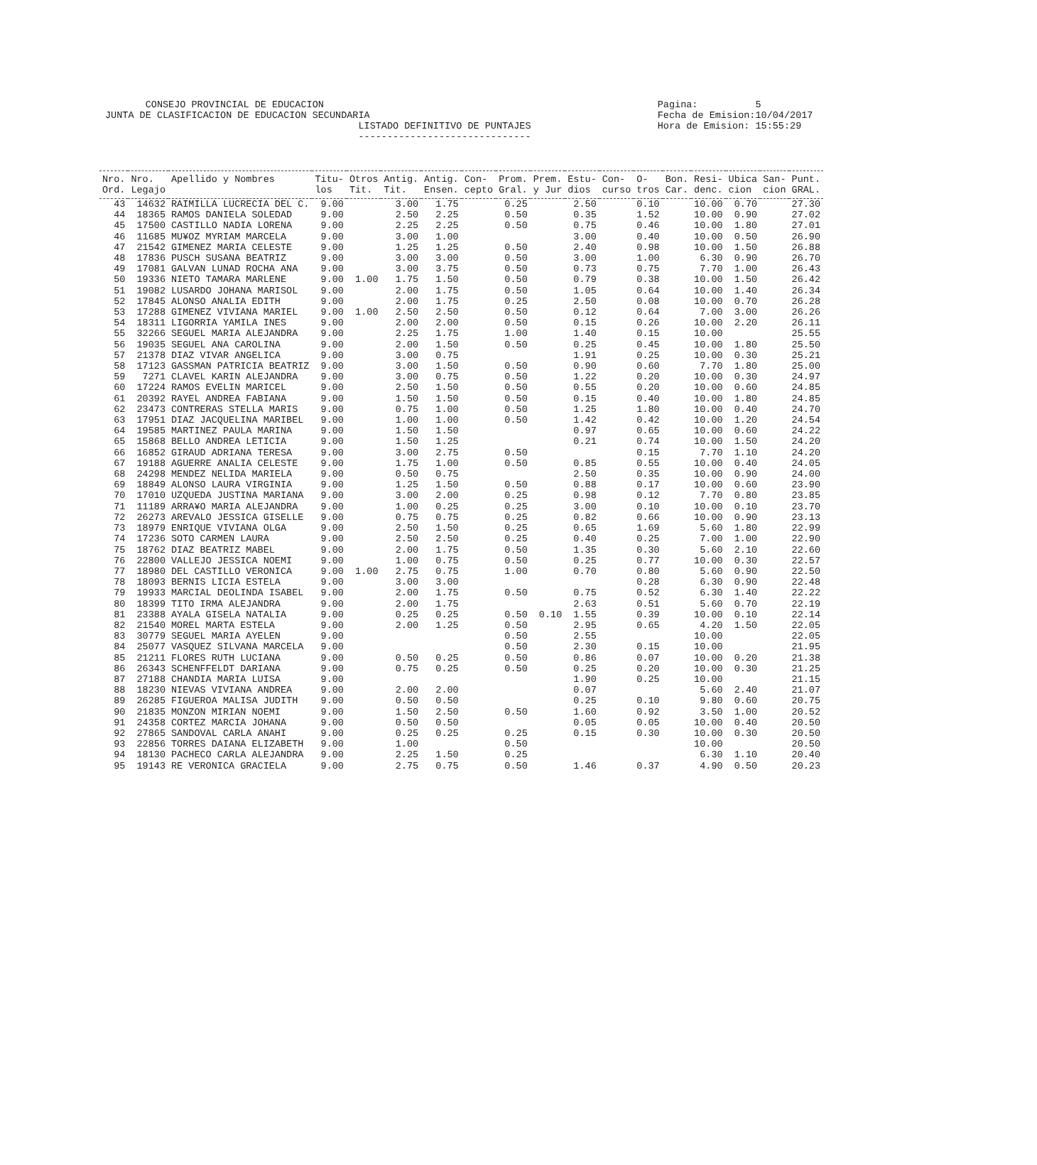CONSEJO PROVINCIAL DE EDUCACION Pagina: 5 JUNTA DE CLASIFICACION DE EDUCACION SECUNDARIA Fecha de Emision:10/04/2017 LISTADO DEFINITIVO DE PUNTAJES Hora de Emision: 15:55:29 ------------------------------
| Nro. Ord. | Nro. Legajo | Apellido y Nombres | Titu- los | Otros Tit. | Antig. Tit. | Antig. Ensen. | Con- cepto | Prom. Gral. | Prem. y Jur | Estu- dios | Con- curso | O- tros | Bon. Car. | Resi- denc. | Ubica cion | San- cion | Punt. GRAL. |
| --- | --- | --- | --- | --- | --- | --- | --- | --- | --- | --- | --- | --- | --- | --- | --- | --- | --- |
| 43 | 14632 | RAIMILLA LUCRECIA DEL C. | 9.00 | | 3.00 | 1.75 | | 0.25 | | 2.50 | | 0.10 | | 10.00 | 0.70 | | 27.30 |
| 44 | 18365 | RAMOS DANIELA SOLEDAD | 9.00 | | 2.50 | 2.25 | | 0.50 | | 0.35 | | 1.52 | | 10.00 | 0.90 | | 27.02 |
| 45 | 17500 | CASTILLO NADIA LORENA | 9.00 | | 2.25 | 2.25 | | 0.50 | | 0.75 | | 0.46 | | 10.00 | 1.80 | | 27.01 |
| 46 | 11685 | MU¥OZ MYRIAM MARCELA | 9.00 | | 3.00 | 1.00 | | | | 3.00 | | 0.40 | | 10.00 | 0.50 | | 26.90 |
| 47 | 21542 | GIMENEZ MARIA CELESTE | 9.00 | | 1.25 | 1.25 | | 0.50 | | 2.40 | | 0.98 | | 10.00 | 1.50 | | 26.88 |
| 48 | 17836 | PUSCH SUSANA BEATRIZ | 9.00 | | 3.00 | 3.00 | | 0.50 | | 3.00 | | 1.00 | | 6.30 | 0.90 | | 26.70 |
| 49 | 17081 | GALVAN LUNAD ROCHA ANA | 9.00 | | 3.00 | 3.75 | | 0.50 | | 0.73 | | 0.75 | | 7.70 | 1.00 | | 26.43 |
| 50 | 19336 | NIETO TAMARA MARLENE | 9.00 | 1.00 | 1.75 | 1.50 | | 0.50 | | 0.79 | | 0.38 | | 10.00 | 1.50 | | 26.42 |
| 51 | 19082 | LUSARDO JOHANA MARISOL | 9.00 | | 2.00 | 1.75 | | 0.50 | | 1.05 | | 0.64 | | 10.00 | 1.40 | | 26.34 |
| 52 | 17845 | ALONSO ANALIA EDITH | 9.00 | | 2.00 | 1.75 | | 0.25 | | 2.50 | | 0.08 | | 10.00 | 0.70 | | 26.28 |
| 53 | 17288 | GIMENEZ VIVIANA MARIEL | 9.00 | 1.00 | 2.50 | 2.50 | | 0.50 | | 0.12 | | 0.64 | | 7.00 | 3.00 | | 26.26 |
| 54 | 18311 | LIGORRIA YAMILA INES | 9.00 | | 2.00 | 2.00 | | 0.50 | | 0.15 | | 0.26 | | 10.00 | 2.20 | | 26.11 |
| 55 | 32266 | SEGUEL MARIA ALEJANDRA | 9.00 | | 2.25 | 1.75 | | 1.00 | | 1.40 | | 0.15 | | 10.00 | | | 25.55 |
| 56 | 19035 | SEGUEL ANA CAROLINA | 9.00 | | 2.00 | 1.50 | | 0.50 | | 0.25 | | 0.45 | | 10.00 | 1.80 | | 25.50 |
| 57 | 21378 | DIAZ VIVAR ANGELICA | 9.00 | | 3.00 | 0.75 | | | | 1.91 | | 0.25 | | 10.00 | 0.30 | | 25.21 |
| 58 | 17123 | GASSMAN PATRICIA BEATRIZ | 9.00 | | 3.00 | 1.50 | | 0.50 | | 0.90 | | 0.60 | | 7.70 | 1.80 | | 25.00 |
| 59 | 7271 | CLAVEL KARIN ALEJANDRA | 9.00 | | 3.00 | 0.75 | | 0.50 | | 1.22 | | 0.20 | | 10.00 | 0.30 | | 24.97 |
| 60 | 17224 | RAMOS EVELIN MARICEL | 9.00 | | 2.50 | 1.50 | | 0.50 | | 0.55 | | 0.20 | | 10.00 | 0.60 | | 24.85 |
| 61 | 20392 | RAYEL ANDREA FABIANA | 9.00 | | 1.50 | 1.50 | | 0.50 | | 0.15 | | 0.40 | | 10.00 | 1.80 | | 24.85 |
| 62 | 23473 | CONTRERAS STELLA MARIS | 9.00 | | 0.75 | 1.00 | | 0.50 | | 1.25 | | 1.80 | | 10.00 | 0.40 | | 24.70 |
| 63 | 17951 | DIAZ JACQUELINA MARIBEL | 9.00 | | 1.00 | 1.00 | | 0.50 | | 1.42 | | 0.42 | | 10.00 | 1.20 | | 24.54 |
| 64 | 19585 | MARTINEZ PAULA MARINA | 9.00 | | 1.50 | 1.50 | | | | 0.97 | | 0.65 | | 10.00 | 0.60 | | 24.22 |
| 65 | 15868 | BELLO ANDREA LETICIA | 9.00 | | 1.50 | 1.25 | | | | 0.21 | | 0.74 | | 10.00 | 1.50 | | 24.20 |
| 66 | 16852 | GIRAUD ADRIANA TERESA | 9.00 | | 3.00 | 2.75 | | 0.50 | | | | 0.15 | | 7.70 | 1.10 | | 24.20 |
| 67 | 19188 | AGUERRE ANALIA CELESTE | 9.00 | | 1.75 | 1.00 | | 0.50 | | 0.85 | | 0.55 | | 10.00 | 0.40 | | 24.05 |
| 68 | 24298 | MENDEZ NELIDA MARIELA | 9.00 | | 0.50 | 0.75 | | | | 2.50 | | 0.35 | | 10.00 | 0.90 | | 24.00 |
| 69 | 18849 | ALONSO LAURA VIRGINIA | 9.00 | | 1.25 | 1.50 | | 0.50 | | 0.88 | | 0.17 | | 10.00 | 0.60 | | 23.90 |
| 70 | 17010 | UZQUEDA JUSTINA MARIANA | 9.00 | | 3.00 | 2.00 | | 0.25 | | 0.98 | | 0.12 | | 7.70 | 0.80 | | 23.85 |
| 71 | 11189 | ARRA¥O MARIA ALEJANDRA | 9.00 | | 1.00 | 0.25 | | 0.25 | | 3.00 | | 0.10 | | 10.00 | 0.10 | | 23.70 |
| 72 | 26273 | AREVALO JESSICA GISELLE | 9.00 | | 0.75 | 0.75 | | 0.25 | | 0.82 | | 0.66 | | 10.00 | 0.90 | | 23.13 |
| 73 | 18979 | ENRIQUE VIVIANA OLGA | 9.00 | | 2.50 | 1.50 | | 0.25 | | 0.65 | | 1.69 | | 5.60 | 1.80 | | 22.99 |
| 74 | 17236 | SOTO CARMEN LAURA | 9.00 | | 2.50 | 2.50 | | 0.25 | | 0.40 | | 0.25 | | 7.00 | 1.00 | | 22.90 |
| 75 | 18762 | DIAZ BEATRIZ MABEL | 9.00 | | 2.00 | 1.75 | | 0.50 | | 1.35 | | 0.30 | | 5.60 | 2.10 | | 22.60 |
| 76 | 22800 | VALLEJO JESSICA NOEMI | 9.00 | | 1.00 | 0.75 | | 0.50 | | 0.25 | | 0.77 | | 10.00 | 0.30 | | 22.57 |
| 77 | 18980 | DEL CASTILLO VERONICA | 9.00 | 1.00 | 2.75 | 0.75 | | 1.00 | | 0.70 | | 0.80 | | 5.60 | 0.90 | | 22.50 |
| 78 | 18093 | BERNIS LICIA ESTELA | 9.00 | | 3.00 | 3.00 | | | | | | 0.28 | | 6.30 | 0.90 | | 22.48 |
| 79 | 19933 | MARCIAL DEOLINDA ISABEL | 9.00 | | 2.00 | 1.75 | | 0.50 | | 0.75 | | 0.52 | | 6.30 | 1.40 | | 22.22 |
| 80 | 18399 | TITO IRMA ALEJANDRA | 9.00 | | 2.00 | 1.75 | | | | 2.63 | | 0.51 | | 5.60 | 0.70 | | 22.19 |
| 81 | 23388 | AYALA GISELA NATALIA | 9.00 | | 0.25 | 0.25 | | 0.50 | 0.10 | 1.55 | | 0.39 | | 10.00 | 0.10 | | 22.14 |
| 82 | 21540 | MOREL MARTA ESTELA | 9.00 | | 2.00 | 1.25 | | 0.50 | | 2.95 | | 0.65 | | 4.20 | 1.50 | | 22.05 |
| 83 | 30779 | SEGUEL MARIA AYELEN | 9.00 | | | | | 0.50 | | 2.55 | | | | 10.00 | | | 22.05 |
| 84 | 25077 | VASQUEZ SILVANA MARCELA | 9.00 | | | | | 0.50 | | 2.30 | | 0.15 | | 10.00 | | | 21.95 |
| 85 | 21211 | FLORES RUTH LUCIANA | 9.00 | | 0.50 | 0.25 | | 0.50 | | 0.86 | | 0.07 | | 10.00 | 0.20 | | 21.38 |
| 86 | 26343 | SCHENFFELDT DARIANA | 9.00 | | 0.75 | 0.25 | | 0.50 | | 0.25 | | 0.20 | | 10.00 | 0.30 | | 21.25 |
| 87 | 27188 | CHANDIA MARIA LUISA | 9.00 | | | | | | | 1.90 | | 0.25 | | 10.00 | | | 21.15 |
| 88 | 18230 | NIEVAS VIVIANA ANDREA | 9.00 | | 2.00 | 2.00 | | | | 0.07 | | | | 5.60 | 2.40 | | 21.07 |
| 89 | 26285 | FIGUEROA MALISA JUDITH | 9.00 | | 0.50 | 0.50 | | | | 0.25 | | 0.10 | | 9.80 | 0.60 | | 20.75 |
| 90 | 21835 | MONZON MIRIAN NOEMI | 9.00 | | 1.50 | 2.50 | | 0.50 | | 1.60 | | 0.92 | | 3.50 | 1.00 | | 20.52 |
| 91 | 24358 | CORTEZ MARCIA JOHANA | 9.00 | | 0.50 | 0.50 | | | | 0.05 | | 0.05 | | 10.00 | 0.40 | | 20.50 |
| 92 | 27865 | SANDOVAL CARLA ANAHI | 9.00 | | 0.25 | 0.25 | | 0.25 | | 0.15 | | 0.30 | | 10.00 | 0.30 | | 20.50 |
| 93 | 22856 | TORRES DAIANA ELIZABETH | 9.00 | | 1.00 | | | 0.50 | | | | | | 10.00 | | | 20.50 |
| 94 | 18130 | PACHECO CARLA ALEJANDRA | 9.00 | | 2.25 | 1.50 | | 0.25 | | | | | | 6.30 | 1.10 | | 20.40 |
| 95 | 19143 | RE VERONICA GRACIELA | 9.00 | | 2.75 | 0.75 | | 0.50 | | 1.46 | | 0.37 | | 4.90 | 0.50 | | 20.23 |